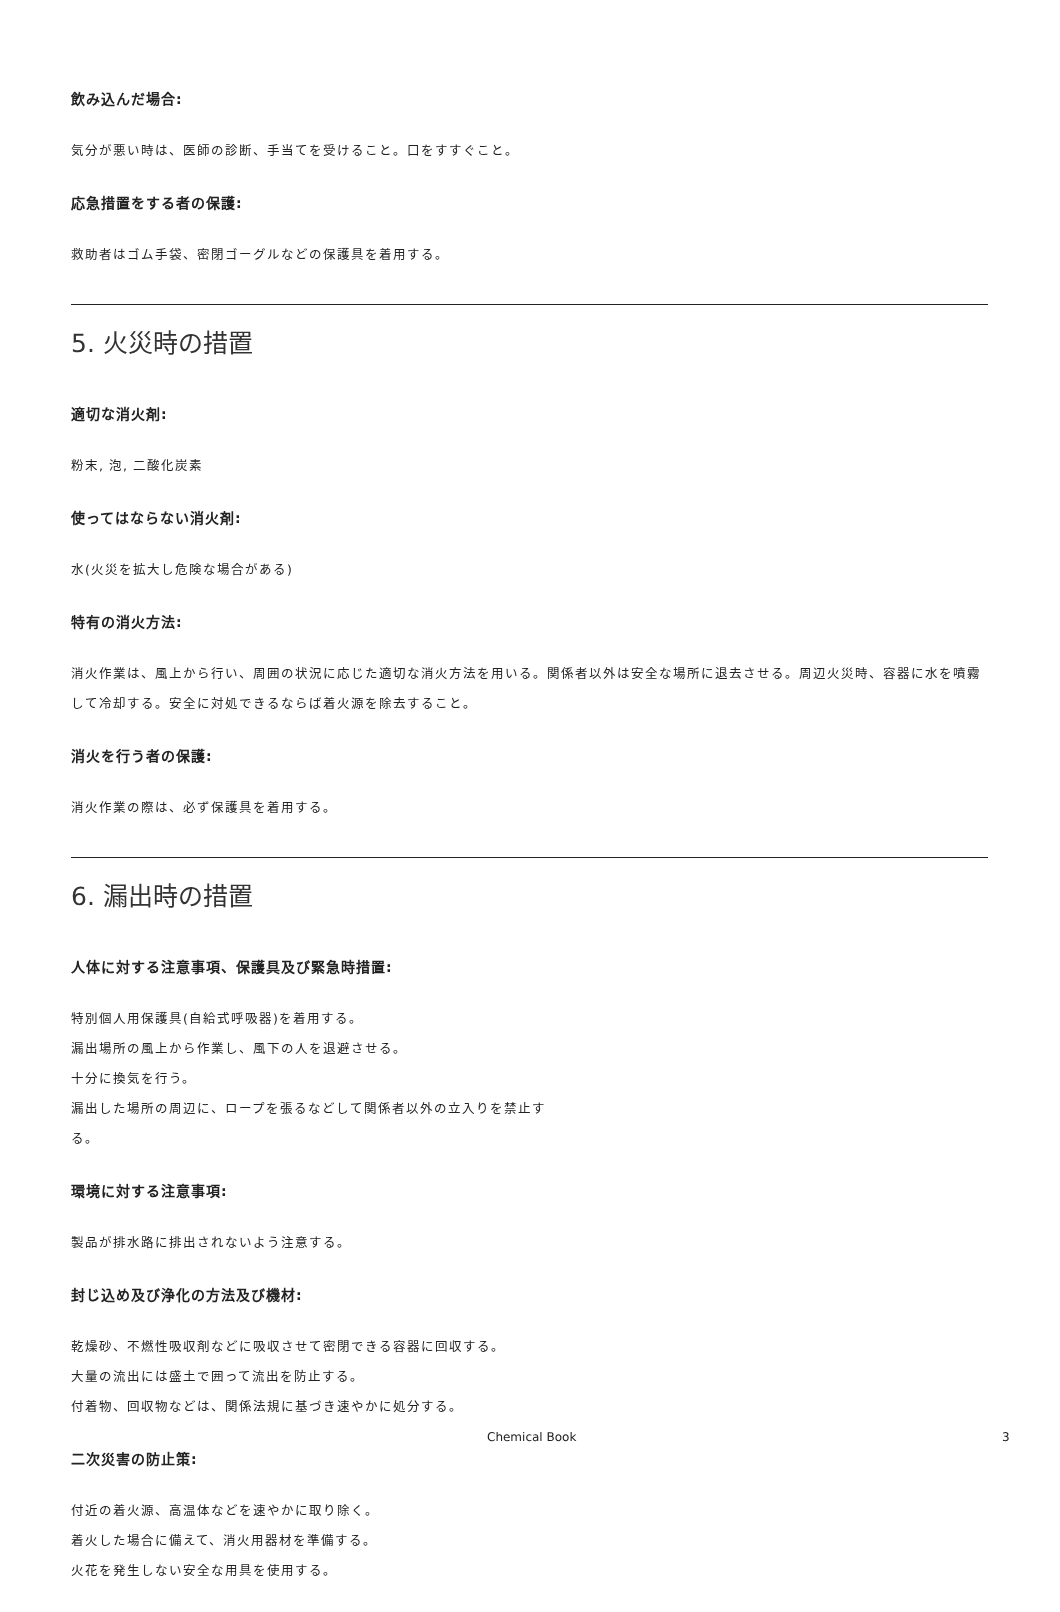飲み込んだ場合:
気分が悪い時は、医師の診断、手当てを受けること。口をすすぐこと。
応急措置をする者の保護:
救助者はゴム手袋、密閉ゴーグルなどの保護具を着用する。
5. 火災時の措置
適切な消火剤:
粉末, 泡, 二酸化炭素
使ってはならない消火剤:
水(火災を拡大し危険な場合がある)
特有の消火方法:
消火作業は、風上から行い、周囲の状況に応じた適切な消火方法を用いる。関係者以外は安全な場所に退去させる。周辺火災時、容器に水を噴霧して冷却する。安全に対処できるならば着火源を除去すること。
消火を行う者の保護:
消火作業の際は、必ず保護具を着用する。
6. 漏出時の措置
人体に対する注意事項、保護具及び緊急時措置:
特別個人用保護具(自給式呼吸器)を着用する。
漏出場所の風上から作業し、風下の人を退避させる。
十分に換気を行う。
漏出した場所の周辺に、ロープを張るなどして関係者以外の立入りを禁止する。
環境に対する注意事項:
製品が排水路に排出されないよう注意する。
封じ込め及び浄化の方法及び機材:
乾燥砂、不燃性吸収剤などに吸収させて密閉できる容器に回収する。
大量の流出には盛土で囲って流出を防止する。
付着物、回収物などは、関係法規に基づき速やかに処分する。
二次災害の防止策:
付近の着火源、高温体などを速やかに取り除く。
着火した場合に備えて、消火用器材を準備する。
火花を発生しない安全な用具を使用する。
Chemical Book 3